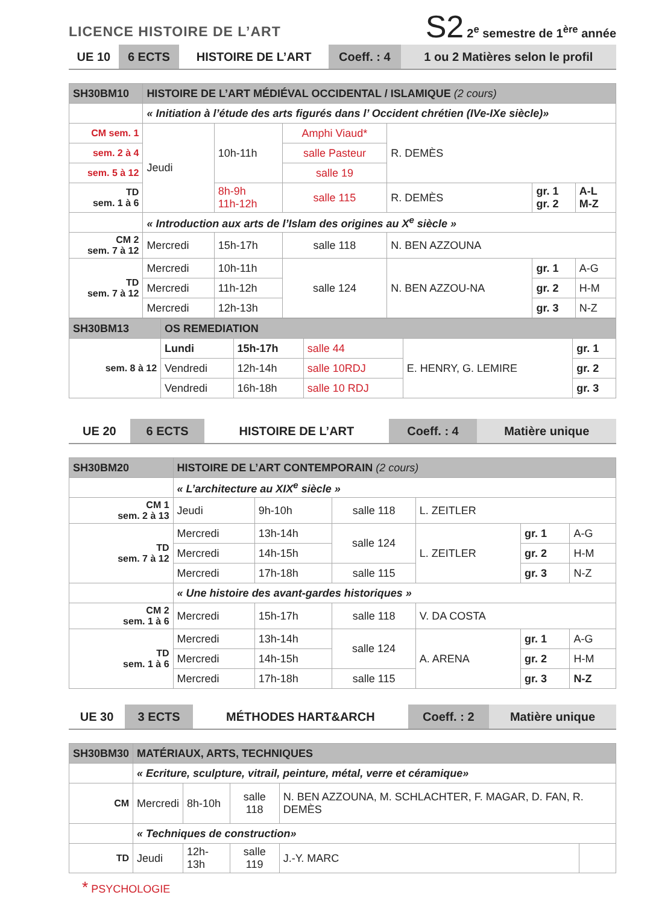LICENCE HISTOIRE DE L’ART
S2 2<sup>e</sup> semestre de 1<sup>ère</sup> année
| UE 10 | 6 ECTS | HISTOIRE DE L’ART | Coeff. : 4 | 1 ou 2 Matières selon le profil |
| SH30BM10 | HISTOIRE DE L’ART MÉDIÉVAL OCCIDENTAL / ISLAMIQUE (2 cours) | | | | | |
| | « Initiation à l’étude des arts figurés dans l’ Occident chrétien (IVe-IXe siècle)» | | | | | |
| CM sem. 1 | Jeudi | 10h-11h | Amphi Viaud* | R. DEMÈS | | |
| sem. 2 à 4 | | | salle Pasteur | | | |
| sem. 5 à 12 | | | salle 19 | | | |
| TD sem. 1 à 6 | | 8h-9h 11h-12h | salle 115 | R. DEMÈS | gr. 1 gr. 2 | A-L M-Z |
| | « Introduction aux arts de l’Islam des origines au X<sup>e</sup> siècle » | | | | | |
| CM 2 sem. 7 à 12 | Mercredi | 15h-17h | salle 118 | N. BEN AZZOUNA | | |
| TD sem. 7 à 12 | Mercredi | 10h-11h | salle 124 | N. BEN AZZOU-NA | gr. 1 | A-G |
| | Mercredi | 11h-12h | | | gr. 2 | H-M |
| | Mercredi | 12h-13h | | | gr. 3 | N-Z |
| SH30BM13 | OS REMEDIATION | | | | |
| sem. 8 à 12 | Lundi | 15h-17h | salle 44 | E. HENRY, G. LEMIRE | gr. 1 |
| | Vendredi | 12h-14h | salle 10RDJ | | gr. 2 |
| | Vendredi | 16h-18h | salle 10 RDJ | | gr. 3 |
| UE 20 | 6 ECTS | HISTOIRE DE L’ART | Coeff. : 4 | Matière unique |
| SH30BM20 | HISTOIRE DE L’ART CONTEMPORAIN (2 cours) | | | | | |
| | « L’architecture au XIX<sup>e</sup> siècle » | | | | | |
| CM 1 sem. 2 à 13 | Jeudi | 9h-10h | salle 118 | L. ZEITLER | | |
| TD sem. 7 à 12 | Mercredi | 13h-14h | salle 124 | L. ZEITLER | gr. 1 | A-G |
| | Mercredi | 14h-15h | | | gr. 2 | H-M |
| | Mercredi | 17h-18h | salle 115 | | gr. 3 | N-Z |
| | « Une histoire des avant-gardes historiques » | | | | | |
| CM 2 sem. 1 à 6 | Mercredi | 15h-17h | salle 118 | V. DA COSTA | | |
| TD sem. 1 à 6 | Mercredi | 13h-14h | salle 124 | A. ARENA | gr. 1 | A-G |
| | Mercredi | 14h-15h | | | gr. 2 | H-M |
| | Mercredi | 17h-18h | salle 115 | | gr. 3 | N-Z |
| UE 30 | 3 ECTS | MÉTHODES HART&ARCH | Coeff. : 2 | Matière unique |
| SH30BM30 | MATÉRIAUX, ARTS, TECHNIQUES | | | | |
| | « Ecriture, sculpture, vitrail, peinture, métal, verre et céramique» | | | | |
| CM | Mercredi | 8h-10h | salle 118 | N. BEN AZZOUNA, M. SCHLACHTER, F. MAGAR, D. FAN, R. DEMÈS | |
| | « Techniques de construction» | | | | |
| TD | Jeudi | 12h-13h | salle 119 | J.-Y. MARC | |
* PSYCHOLOGIE